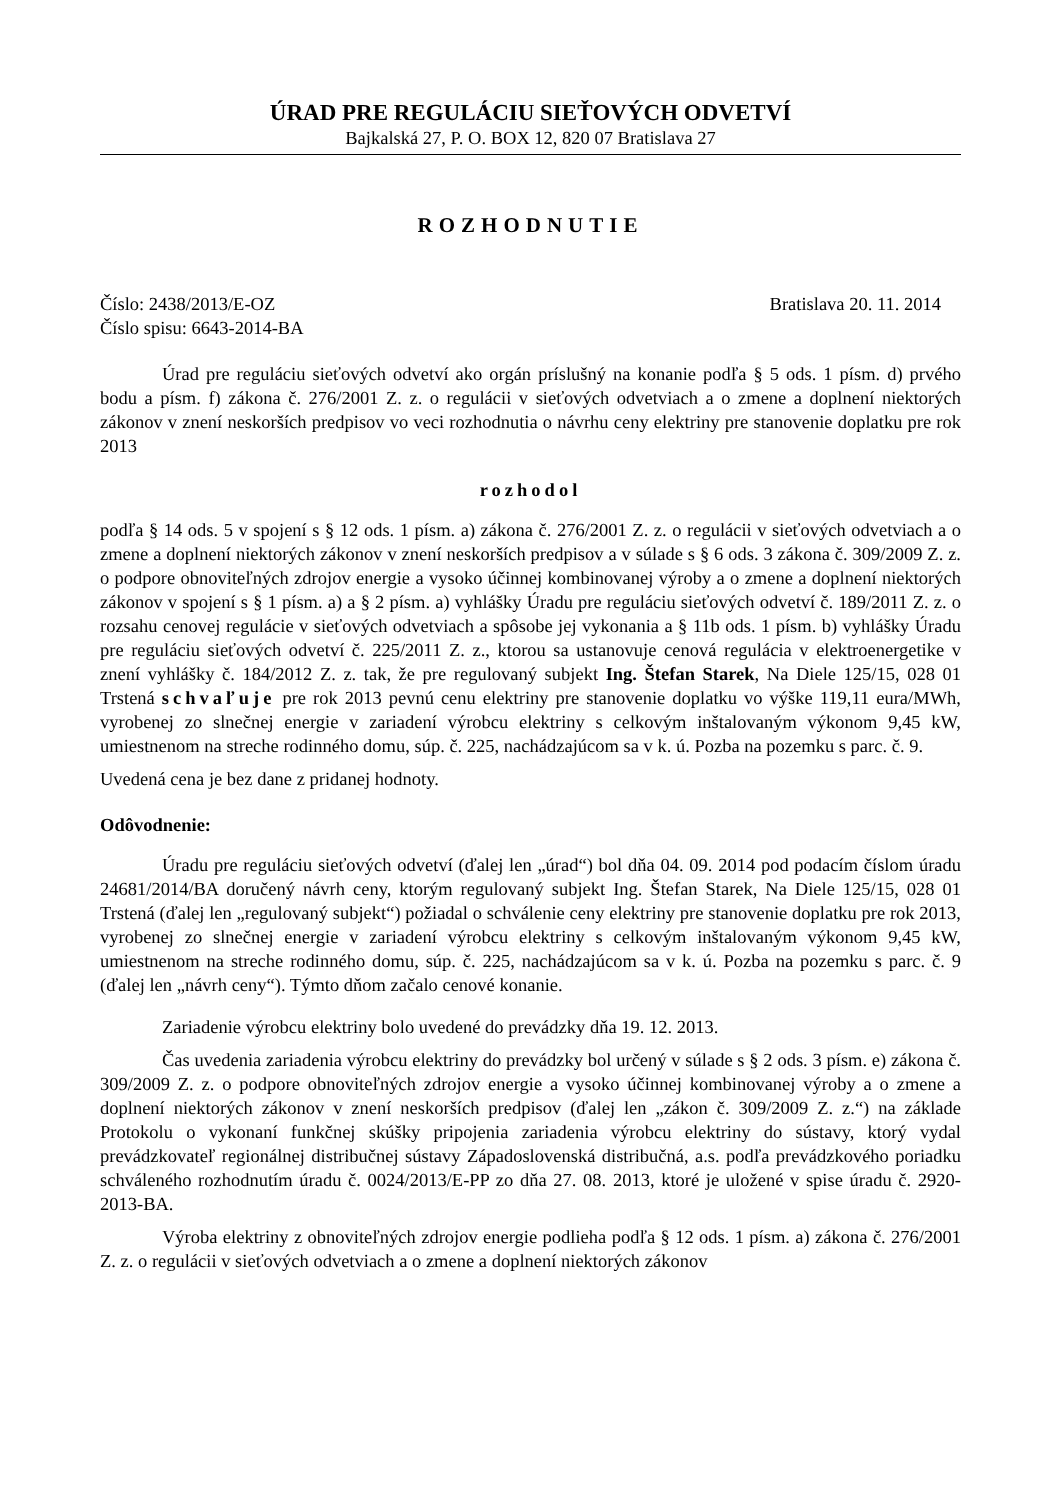ÚRAD PRE REGULÁCIU SIEŤOVÝCH ODVETVÍ
Bajkalská 27, P. O. BOX 12, 820 07 Bratislava 27
ROZHODNUTIE
Číslo: 2438/2013/E-OZ Bratislava 20. 11. 2014
Číslo spisu: 6643-2014-BA
Úrad pre reguláciu sieťových odvetví ako orgán príslušný na konanie podľa § 5 ods. 1 písm. d) prvého bodu a písm. f) zákona č. 276/2001 Z. z. o regulácii v sieťových odvetviach a o zmene a doplnení niektorých zákonov v znení neskorších predpisov vo veci rozhodnutia o návrhu ceny elektriny pre stanovenie doplatku pre rok 2013
rozhodol
podľa § 14 ods. 5 v spojení s § 12 ods. 1 písm. a) zákona č. 276/2001 Z. z. o regulácii v sieťových odvetviach a o zmene a doplnení niektorých zákonov v znení neskorších predpisov a v súlade s § 6 ods. 3 zákona č. 309/2009 Z. z. o podpore obnoviteľných zdrojov energie a vysoko účinnej kombinovanej výroby a o zmene a doplnení niektorých zákonov v spojení s § 1 písm. a) a § 2 písm. a) vyhlášky Úradu pre reguláciu sieťových odvetví č. 189/2011 Z. z. o rozsahu cenovej regulácie v sieťových odvetviach a spôsobe jej vykonania a § 11b ods. 1 písm. b) vyhlášky Úradu pre reguláciu sieťových odvetví č. 225/2011 Z. z., ktorou sa ustanovuje cenová regulácia v elektroenergetike v znení vyhlášky č. 184/2012 Z. z. tak, že pre regulovaný subjekt Ing. Štefan Starek, Na Diele 125/15, 028 01 Trstená schvaľuje pre rok 2013 pevnú cenu elektriny pre stanovenie doplatku vo výške 119,11 eura/MWh, vyrobenej zo slnečnej energie v zariadení výrobcu elektriny s celkovým inštalovaným výkonom 9,45 kW, umiestnenom na streche rodinného domu, súp. č. 225, nachádzajúcom sa v k. ú. Pozba na pozemku s parc. č. 9.
Uvedená cena je bez dane z pridanej hodnoty.
Odôvodnenie:
Úradu pre reguláciu sieťových odvetví (ďalej len „úrad“) bol dňa 04. 09. 2014 pod podacím číslom úradu 24681/2014/BA doručený návrh ceny, ktorým regulovaný subjekt Ing. Štefan Starek, Na Diele 125/15, 028 01 Trstená (ďalej len „regulovaný subjekt“) požiadal o schválenie ceny elektriny pre stanovenie doplatku pre rok 2013, vyrobenej zo slnečnej energie v zariadení výrobcu elektriny s celkovým inštalovaným výkonom 9,45 kW, umiestnenom na streche rodinného domu, súp. č. 225, nachádzajúcom sa v k. ú. Pozba na pozemku s parc. č. 9 (ďalej len „návrh ceny“). Týmto dňom začalo cenové konanie.
Zariadenie výrobcu elektriny bolo uvedené do prevádzky dňa 19. 12. 2013.
Čas uvedenia zariadenia výrobcu elektriny do prevádzky bol určený v súlade s § 2 ods. 3 písm. e) zákona č. 309/2009 Z. z. o podpore obnoviteľných zdrojov energie a vysoko účinnej kombinovanej výroby a o zmene a doplnení niektorých zákonov v znení neskorších predpisov (ďalej len „zákon č. 309/2009 Z. z.“) na základe Protokolu o vykonaní funkčnej skúšky pripojenia zariadenia výrobcu elektriny do sústavy, ktorý vydal prevádzkovateľ regionálnej distribučnej sústavy Západoslovenská distribučná, a.s. podľa prevádzkového poriadku schváleného rozhodnutím úradu č. 0024/2013/E-PP zo dňa 27. 08. 2013, ktoré je uložené v spise úradu č. 2920-2013-BA.
Výroba elektriny z obnoviteľných zdrojov energie podlieha podľa § 12 ods. 1 písm. a) zákona č. 276/2001 Z. z. o regulácii v sieťových odvetviach a o zmene a doplnení niektorých zákonov